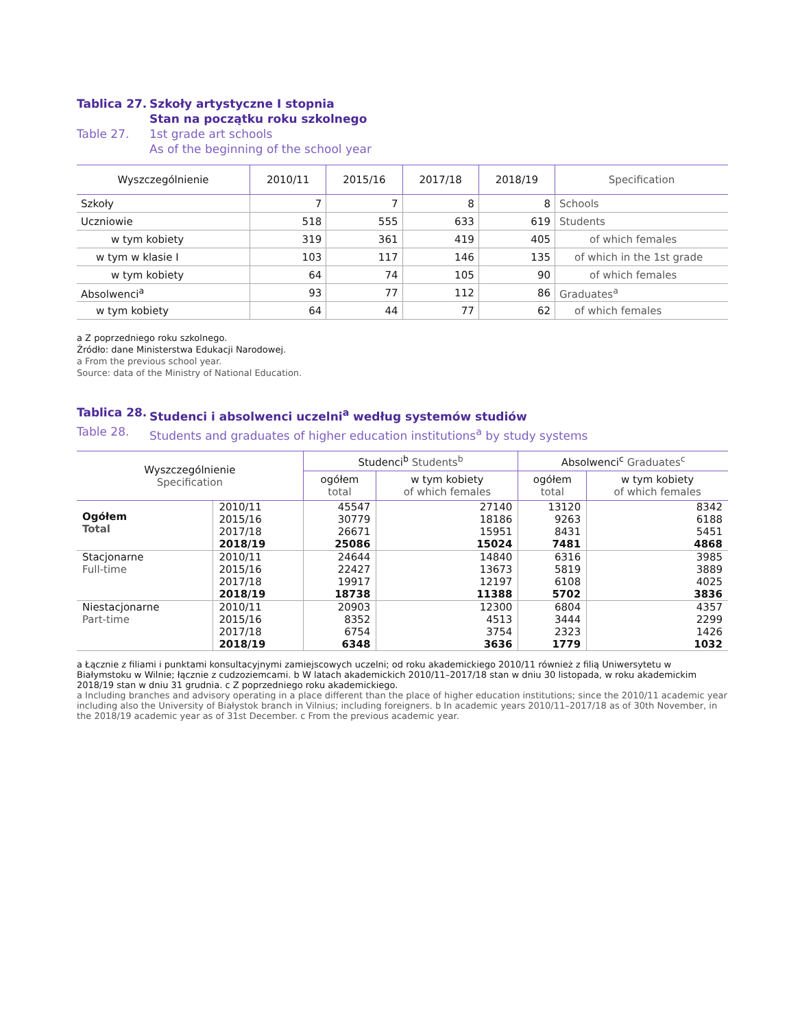Tablica 27. Szkoły artystyczne I stopnia
Stan na początku roku szkolnego Table 27. 1st grade art schools
As of the beginning of the school year
| Wyszczególnienie | 2010/11 | 2015/16 | 2017/18 | 2018/19 | Specification |
| --- | --- | --- | --- | --- | --- |
| Szkoły | 7 | 7 | 8 | 8 | Schools |
| Uczniowie | 518 | 555 | 633 | 619 | Students |
| w tym kobiety | 319 | 361 | 419 | 405 | of which females |
| w tym w klasie I | 103 | 117 | 146 | 135 | of which in the 1st grade |
| w tym kobiety | 64 | 74 | 105 | 90 | of which females |
| Absolwenci<sup>a</sup> | 93 | 77 | 112 | 86 | Graduates<sup>a</sup> |
| w tym kobiety | 64 | 44 | 77 | 62 | of which females |
a Z poprzedniego roku szkolnego.
Źródło: dane Ministerstwa Edukacji Narodowej.
a From the previous school year.
Source: data of the Ministry of National Education.
Tablica 28. Studenci i absolwenci uczelni<sup>a</sup> według systemów studiów Table 28. Students and graduates of higher education institutions<sup>a</sup> by study systems
| Wyszczególnienie Specification | | Studenci<sup>b</sup> Students<sup>b</sup> | | Absolwenci<sup>c</sup> Graduates<sup>c</sup> | |
| --- | --- | --- | --- | --- | --- |
| | | ogółem total | w tym kobiety of which females | ogółem total | w tym kobiety of which females |
| Ogółem Total | 2010/11 | 45547 | 27140 | 13120 | 8342 |
| | 2015/16 | 30779 | 18186 | 9263 | 6188 |
| | 2017/18 | 26671 | 15951 | 8431 | 5451 |
| | 2018/19 | 25086 | 15024 | 7481 | 4868 |
| Stacjonarne Full-time | 2010/11 | 24644 | 14840 | 6316 | 3985 |
| | 2015/16 | 22427 | 13673 | 5819 | 3889 |
| | 2017/18 | 19917 | 12197 | 6108 | 4025 |
| | 2018/19 | 18738 | 11388 | 5702 | 3836 |
| Niestacjonarne Part-time | 2010/11 | 20903 | 12300 | 6804 | 4357 |
| | 2015/16 | 8352 | 4513 | 3444 | 2299 |
| | 2017/18 | 6754 | 3754 | 2323 | 1426 |
| | 2018/19 | 6348 | 3636 | 1779 | 1032 |
a Łącznie z filiami i punktami konsultacyjnymi zamiejscowych uczelni; od roku akademickiego 2010/11 również z filią Uniwersytetu w Białymstoku w Wilnie; łącznie z cudzoziemcami. b W latach akademickich 2010/11–2017/18 stan w dniu 30 listopada, w roku akademickim 2018/19 stan w dniu 31 grudnia. c Z poprzedniego roku akademickiego.
a Including branches and advisory operating in a place different than the place of higher education institutions; since the 2010/11 academic year including also the University of Białystok branch in Vilnius; including foreigners. b In academic years 2010/11–2017/18 as of 30th November, in the 2018/19 academic year as of 31st December. c From the previous academic year.